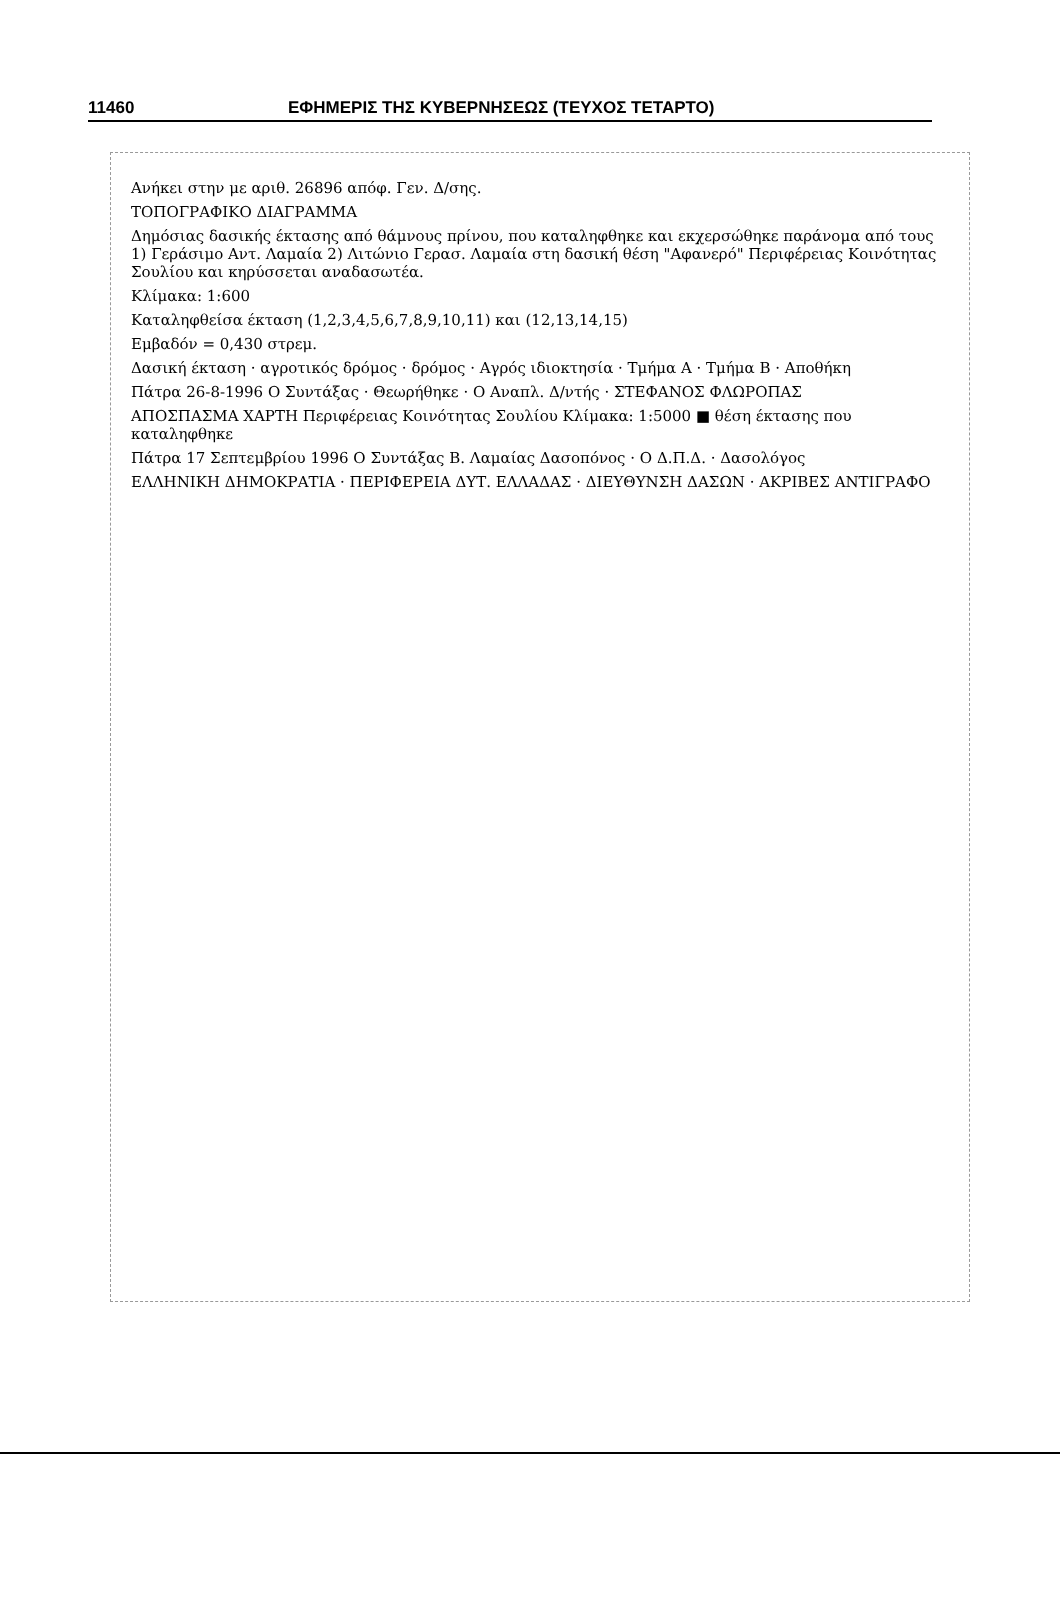11460 ΕΦΗΜΕΡΙΣ ΤΗΣ ΚΥΒΕΡΝΗΣΕΩΣ (ΤΕΥΧΟΣ ΤΕΤΑΡΤΟ)
Ανήκει στην με αριθ. 26896 απόφ. Γεν. Δ/σης.
ΤΟΠΟΓΡΑΦΙΚΟ ΔΙΑΓΡΑΜΜΑ
Δημόσιας δασικής έκτασης από θάμνους πρίνου, που καταληφθηκε και εκχερσώθηκε παράνομα από τους 1) Γεράσιμο Αντ. Λαμαία 2) Λιτώνιο Γερασ. Λαμαία στη δασική θέση "Αφανερό" Περιφέρειας Κοινότητας Σουλίου και κηρύσσεται αναδασωτέα.
Κλίμακα: 1:600
Καταληφθείσα έκταση (1,2,3,4,5,6,7,8,9,10,11) και (12,13,14,15)
Εμβαδόν = 0,430 στρεμ.
Δασική έκταση · αγροτικός δρόμος · δρόμος · Αγρός ιδιοκτησία · Τμήμα Α · Τμήμα Β · Αποθήκη
Πάτρα 26-8-1996 Ο Συντάξας · Θεωρήθηκε · Ο Αναπλ. Δ/ντής · ΣΤΕΦΑΝΟΣ ΦΛΩΡΟΠΑΣ
ΑΠΟΣΠΑΣΜΑ ΧΑΡΤΗ Περιφέρειας Κοινότητας Σουλίου Κλίμακα: 1:5000 ■ θέση έκτασης που καταληφθηκε
Πάτρα 17 Σεπτεμβρίου 1996 Ο Συντάξας Β. Λαμαίας Δασοπόνος · Ο Δ.Π.Δ. · Δασολόγος
ΕΛΛΗΝΙΚΗ ΔΗΜΟΚΡΑΤΙΑ · ΠΕΡΙΦΕΡΕΙΑ ΔΥΤ. ΕΛΛΑΔΑΣ · ΔΙΕΥΘΥΝΣΗ ΔΑΣΩΝ · ΑΚΡΙΒΕΣ ΑΝΤΙΓΡΑΦΟ